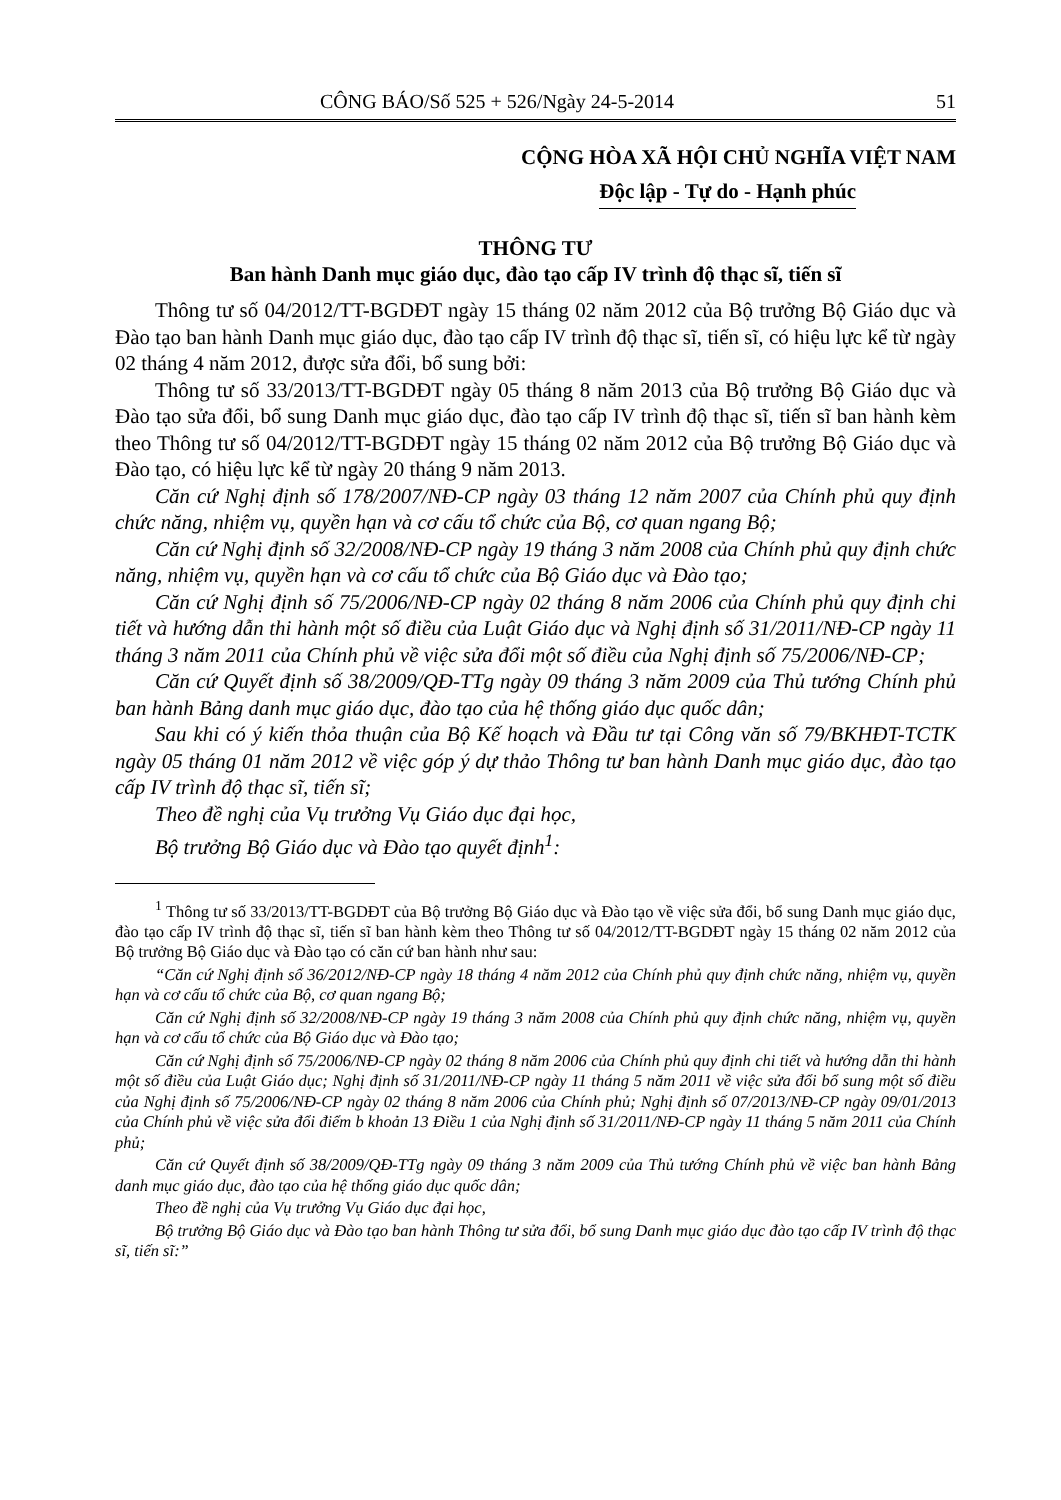CÔNG BÁO/Số 525 + 526/Ngày 24-5-2014 51
CỘNG HÒA XÃ HỘI CHỦ NGHĨA VIỆT NAM
Độc lập - Tự do - Hạnh phúc
THÔNG TƯ
Ban hành Danh mục giáo dục, đào tạo cấp IV trình độ thạc sĩ, tiến sĩ
Thông tư số 04/2012/TT-BGDĐT ngày 15 tháng 02 năm 2012 của Bộ trưởng Bộ Giáo dục và Đào tạo ban hành Danh mục giáo dục, đào tạo cấp IV trình độ thạc sĩ, tiến sĩ, có hiệu lực kể từ ngày 02 tháng 4 năm 2012, được sửa đổi, bổ sung bởi:
Thông tư số 33/2013/TT-BGDĐT ngày 05 tháng 8 năm 2013 của Bộ trưởng Bộ Giáo dục và Đào tạo sửa đổi, bổ sung Danh mục giáo dục, đào tạo cấp IV trình độ thạc sĩ, tiến sĩ ban hành kèm theo Thông tư số 04/2012/TT-BGDĐT ngày 15 tháng 02 năm 2012 của Bộ trưởng Bộ Giáo dục và Đào tạo, có hiệu lực kể từ ngày 20 tháng 9 năm 2013.
Căn cứ Nghị định số 178/2007/NĐ-CP ngày 03 tháng 12 năm 2007 của Chính phủ quy định chức năng, nhiệm vụ, quyền hạn và cơ cấu tổ chức của Bộ, cơ quan ngang Bộ;
Căn cứ Nghị định số 32/2008/NĐ-CP ngày 19 tháng 3 năm 2008 của Chính phủ quy định chức năng, nhiệm vụ, quyền hạn và cơ cấu tổ chức của Bộ Giáo dục và Đào tạo;
Căn cứ Nghị định số 75/2006/NĐ-CP ngày 02 tháng 8 năm 2006 của Chính phủ quy định chi tiết và hướng dẫn thi hành một số điều của Luật Giáo dục và Nghị định số 31/2011/NĐ-CP ngày 11 tháng 3 năm 2011 của Chính phủ về việc sửa đổi một số điều của Nghị định số 75/2006/NĐ-CP;
Căn cứ Quyết định số 38/2009/QĐ-TTg ngày 09 tháng 3 năm 2009 của Thủ tướng Chính phủ ban hành Bảng danh mục giáo dục, đào tạo của hệ thống giáo dục quốc dân;
Sau khi có ý kiến thỏa thuận của Bộ Kế hoạch và Đầu tư tại Công văn số 79/BKHĐT-TCTK ngày 05 tháng 01 năm 2012 về việc góp ý dự thảo Thông tư ban hành Danh mục giáo dục, đào tạo cấp IV trình độ thạc sĩ, tiến sĩ;
Theo đề nghị của Vụ trưởng Vụ Giáo dục đại học,
Bộ trưởng Bộ Giáo dục và Đào tạo quyết định<sup>1</sup>:
<sup>1</sup> Thông tư số 33/2013/TT-BGDĐT của Bộ trưởng Bộ Giáo dục và Đào tạo về việc sửa đổi, bổ sung Danh mục giáo dục, đào tạo cấp IV trình độ thạc sĩ, tiến sĩ ban hành kèm theo Thông tư số 04/2012/TT-BGDĐT ngày 15 tháng 02 năm 2012 của Bộ trưởng Bộ Giáo dục và Đào tạo có căn cứ ban hành như sau:
“Căn cứ Nghị định số 36/2012/NĐ-CP ngày 18 tháng 4 năm 2012 của Chính phủ quy định chức năng, nhiệm vụ, quyền hạn và cơ cấu tổ chức của Bộ, cơ quan ngang Bộ;
Căn cứ Nghị định số 32/2008/NĐ-CP ngày 19 tháng 3 năm 2008 của Chính phủ quy định chức năng, nhiệm vụ, quyền hạn và cơ cấu tổ chức của Bộ Giáo dục và Đào tạo;
Căn cứ Nghị định số 75/2006/NĐ-CP ngày 02 tháng 8 năm 2006 của Chính phủ quy định chi tiết và hướng dẫn thi hành một số điều của Luật Giáo dục; Nghị định số 31/2011/NĐ-CP ngày 11 tháng 5 năm 2011 về việc sửa đổi bổ sung một số điều của Nghị định số 75/2006/NĐ-CP ngày 02 tháng 8 năm 2006 của Chính phủ; Nghị định số 07/2013/NĐ-CP ngày 09/01/2013 của Chính phủ về việc sửa đổi điểm b khoản 13 Điều 1 của Nghị định số 31/2011/NĐ-CP ngày 11 tháng 5 năm 2011 của Chính phủ;
Căn cứ Quyết định số 38/2009/QĐ-TTg ngày 09 tháng 3 năm 2009 của Thủ tướng Chính phủ về việc ban hành Bảng danh mục giáo dục, đào tạo của hệ thống giáo dục quốc dân;
Theo đề nghị của Vụ trưởng Vụ Giáo dục đại học,
Bộ trưởng Bộ Giáo dục và Đào tạo ban hành Thông tư sửa đổi, bổ sung Danh mục giáo dục đào tạo cấp IV trình độ thạc sĩ, tiến sĩ:”